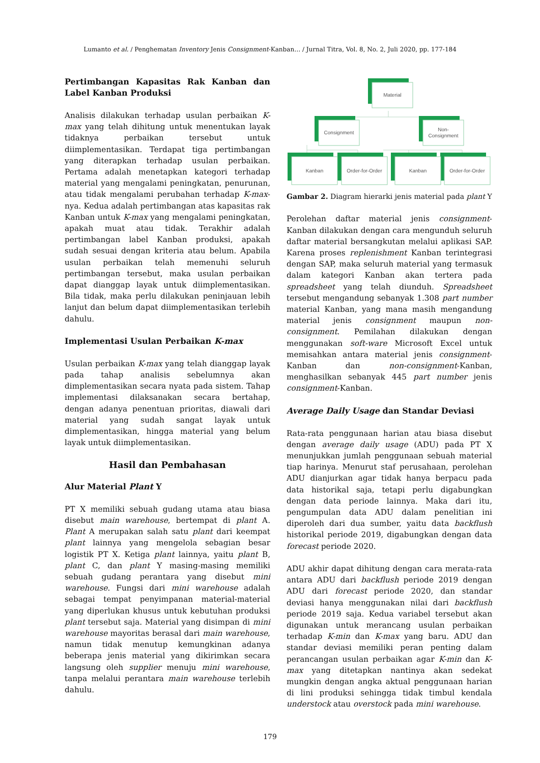Lumanto et al. / Penghematan Inventory Jenis Consignment-Kanban… / Jurnal Titra, Vol. 8, No. 2, Juli 2020, pp. 177-184
Pertimbangan Kapasitas Rak Kanban dan Label Kanban Produksi
Analisis dilakukan terhadap usulan perbaikan K-max yang telah dihitung untuk menentukan layak tidaknya perbaikan tersebut untuk diimplementasikan. Terdapat tiga pertimbangan yang diterapkan terhadap usulan perbaikan. Pertama adalah menetapkan kategori terhadap material yang mengalami peningkatan, penurunan, atau tidak mengalami perubahan terhadap K-max-nya. Kedua adalah pertimbangan atas kapasitas rak Kanban untuk K-max yang mengalami peningkatan, apakah muat atau tidak. Terakhir adalah pertimbangan label Kanban produksi, apakah sudah sesuai dengan kriteria atau belum. Apabila usulan perbaikan telah memenuhi seluruh pertimbangan tersebut, maka usulan perbaikan dapat dianggap layak untuk diimplementasikan. Bila tidak, maka perlu dilakukan peninjauan lebih lanjut dan belum dapat diimplementasikan terlebih dahulu.
Implementasi Usulan Perbaikan K-max
Usulan perbaikan K-max yang telah dianggap layak pada tahap analisis sebelumnya akan dimplementasikan secara nyata pada sistem. Tahap implementasi dilaksanakan secara bertahap, dengan adanya penentuan prioritas, diawali dari material yang sudah sangat layak untuk dimplementasikan, hingga material yang belum layak untuk diimplementasikan.
Hasil dan Pembahasan
Alur Material Plant Y
PT X memiliki sebuah gudang utama atau biasa disebut main warehouse, bertempat di plant A. Plant A merupakan salah satu plant dari keempat plant lainnya yang mengelola sebagian besar logistik PT X. Ketiga plant lainnya, yaitu plant B, plant C, dan plant Y masing-masing memiliki sebuah gudang perantara yang disebut mini warehouse. Fungsi dari mini warehouse adalah sebagai tempat penyimpanan material-material yang diperlukan khusus untuk kebutuhan produksi plant tersebut saja. Material yang disimpan di mini warehouse mayoritas berasal dari main warehouse, namun tidak menutup kemungkinan adanya beberapa jenis material yang dikirimkan secara langsung oleh supplier menuju mini warehouse, tanpa melalui perantara main warehouse terlebih dahulu.
Material
Consignment
Non-
Consignment
Kanban
Order-for-Order
Kanban
Order-for-Order
Gambar 2. Diagram hierarki jenis material pada plant Y
Perolehan daftar material jenis consignment-Kanban dilakukan dengan cara mengunduh seluruh daftar material bersangkutan melalui aplikasi SAP. Karena proses replenishment Kanban terintegrasi dengan SAP, maka seluruh material yang termasuk dalam kategori Kanban akan tertera pada spreadsheet yang telah diunduh. Spreadsheet tersebut mengandung sebanyak 1.308 part number material Kanban, yang mana masih mengandung material jenis consignment maupun non-consignment. Pemilahan dilakukan dengan menggunakan soft-ware Microsoft Excel untuk memisahkan antara material jenis consignment-Kanban dan non-consignment-Kanban, menghasilkan sebanyak 445 part number jenis consignment-Kanban.
Average Daily Usage dan Standar Deviasi
Rata-rata penggunaan harian atau biasa disebut dengan average daily usage (ADU) pada PT X menunjukkan jumlah penggunaan sebuah material tiap harinya. Menurut staf perusahaan, perolehan ADU dianjurkan agar tidak hanya berpacu pada data historikal saja, tetapi perlu digabungkan dengan data periode lainnya. Maka dari itu, pengumpulan data ADU dalam penelitian ini diperoleh dari dua sumber, yaitu data backflush historikal periode 2019, digabungkan dengan data forecast periode 2020.
ADU akhir dapat dihitung dengan cara merata-rata antara ADU dari backflush periode 2019 dengan ADU dari forecast periode 2020, dan standar deviasi hanya menggunakan nilai dari backflush periode 2019 saja. Kedua variabel tersebut akan digunakan untuk merancang usulan perbaikan terhadap K-min dan K-max yang baru. ADU dan standar deviasi memiliki peran penting dalam perancangan usulan perbaikan agar K-min dan K-max yang ditetapkan nantinya akan sedekat mungkin dengan angka aktual penggunaan harian di lini produksi sehingga tidak timbul kendala understock atau overstock pada mini warehouse.
179